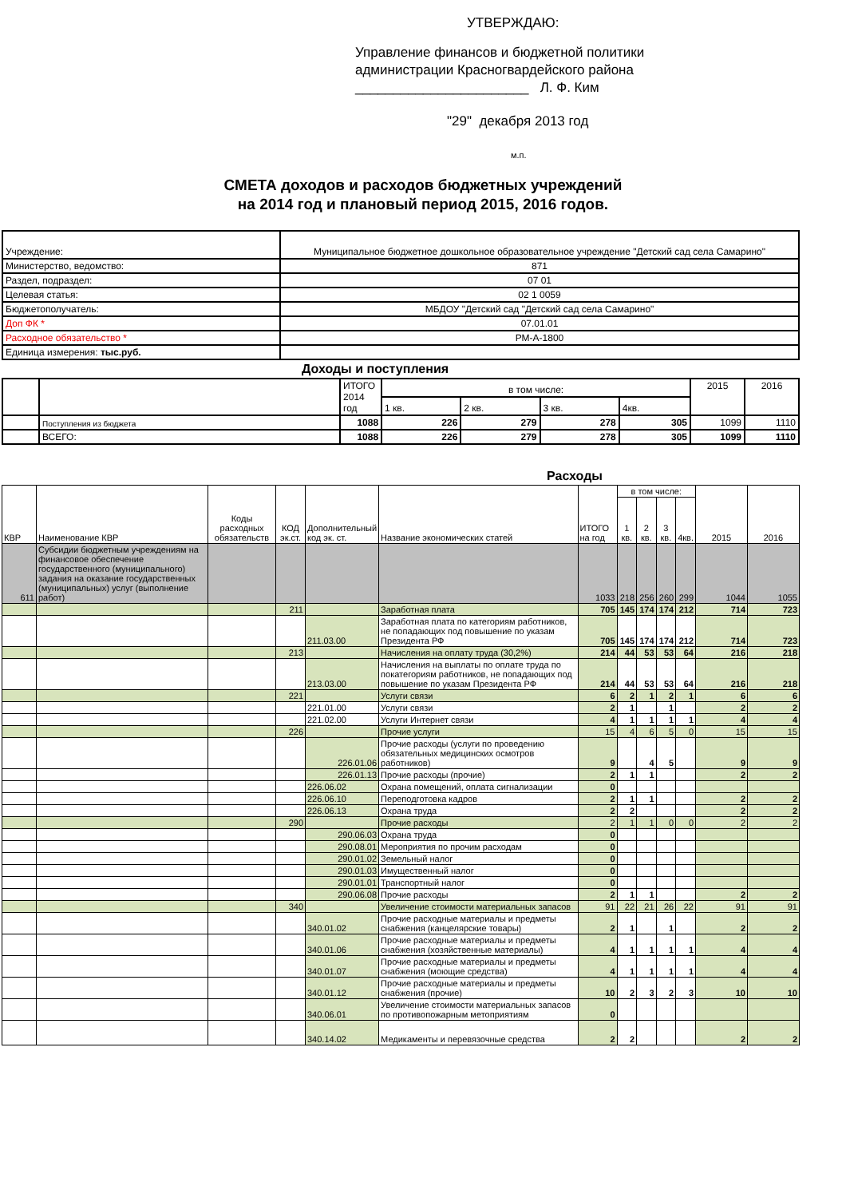УТВЕРЖДАЮ:
Управление финансов и бюджетной политики
администрации Красногвардейского района
_______________________ Л. Ф. Ким
"29" декабря 2013 год
м.п.
СМЕТА доходов и расходов бюджетных учреждений
на 2014 год и плановый период 2015, 2016 годов.
| Учреждение: | Муниципальное бюджетное дошкольное образовательное учреждение "Детский сад села Самарино" |
| Министерство, ведомство: | 871 |
| Раздел, подраздел: | 07 01 |
| Целевая статья: | 02 1 0059 |
| Бюджетополучатель: | МБДОУ "Детский сад "Детский сад села Самарино" |
| Доп ФК * | 07.01.01 |
| Расходное обязательство * | РМ-А-1800 |
| Единица измерения: тыс.руб. | |
Доходы и поступления
| | | ИТОГО 2014 год | в том числе: | | | | 2015 | 2016 |
| | | | 1 кв. | 2 кв. | 3 кв. | 4кв. | | |
| | Поступления из бюджета | 1088 | 226 | 279 | 278 | 305 | 1099 | 1110 |
| | ВСЕГО: | 1088 | 226 | 279 | 278 | 305 | 1099 | 1110 |
Расходы
| КВР | Наименование КВР | Коды расходных обязательств | КОД эк.ст. | Дополнительный код эк. ст. | Название экономических статей | ИТОГО на год | в том числе: | | | | 2015 | 2016 |
| --- | --- | --- | --- | --- | --- | --- | --- | --- | --- | --- | --- | --- |
| | | | | | | | 1 кв. | 2 кв. | 3 кв. | 4кв. | | |
| 611 | Субсидии бюджетным учреждениям на финансовое обеспечение государственного (муниципального) задания на оказание государственных (муниципальных) услуг (выполнение работ) | | | | | 1033 | 218 | 256 | 260 | 299 | 1044 | 1055 |
| | | | 211 | | Заработная плата | 705 | 145 | 174 | 174 | 212 | 714 | 723 |
| | | | | 211.03.00 | Заработная плата по категориям работников, не попадающих под повышение по указам Президента РФ | 705 | 145 | 174 | 174 | 212 | 714 | 723 |
| | | | 213 | | Начисления на оплату труда (30,2%) | 214 | 44 | 53 | 53 | 64 | 216 | 218 |
| | | | | 213.03.00 | Начисления на выплаты по оплате труда по покатегориям работников, не попадающих под повышение по указам Президента РФ | 214 | 44 | 53 | 53 | 64 | 216 | 218 |
| | | | 221 | | Услуги связи | 6 | 2 | 1 | 2 | 1 | 6 | 6 |
| | | | | 221.01.00 | Услуги связи | 2 | 1 | | 1 | | 2 | 2 |
| | | | | 221.02.00 | Услуги Интернет связи | 4 | 1 | 1 | 1 | 1 | 4 | 4 |
| | | | 226 | | Прочие услуги | 15 | 4 | 6 | 5 | 0 | 15 | 15 |
| | | | | 226.01.06 | Прочие расходы (услуги по проведению обязательных медицинских осмотров работников) | 9 | | 4 | 5 | | 9 | 9 |
| | | | | 226.01.13 | Прочие расходы (прочие) | 2 | 1 | 1 | | | 2 | 2 |
| | | | | 226.06.02 | Охрана помещений, оплата сигнализации | 0 | | | | | | |
| | | | | 226.06.10 | Переподготовка кадров | 2 | 1 | 1 | | | 2 | 2 |
| | | | | 226.06.13 | Охрана труда | 2 | 2 | | | | 2 | 2 |
| | | | 290 | | Прочие расходы | 2 | 1 | 1 | 0 | 0 | 2 | 2 |
| | | | | 290.06.03 | Охрана труда | 0 | | | | | | |
| | | | | 290.08.01 | Мероприятия по прочим расходам | 0 | | | | | | |
| | | | | 290.01.02 | Земельный налог | 0 | | | | | | |
| | | | | 290.01.03 | Имущественный налог | 0 | | | | | | |
| | | | | 290.01.01 | Транспортный налог | 0 | | | | | | |
| | | | | 290.06.08 | Прочие расходы | 2 | 1 | 1 | | | 2 | 2 |
| | | | 340 | | Увеличение стоимости материальных запасов | 91 | 22 | 21 | 26 | 22 | 91 | 91 |
| | | | | 340.01.02 | Прочие расходные материалы и предметы снабжения (канцелярские товары) | 2 | 1 | | 1 | | 2 | 2 |
| | | | | 340.01.06 | Прочие расходные материалы и предметы снабжения (хозяйственные материалы) | 4 | 1 | 1 | 1 | 1 | 4 | 4 |
| | | | | 340.01.07 | Прочие расходные материалы и предметы снабжения (моющие средства) | 4 | 1 | 1 | 1 | 1 | 4 | 4 |
| | | | | 340.01.12 | Прочие расходные материалы и предметы снабжения (прочие) | 10 | 2 | 3 | 2 | 3 | 10 | 10 |
| | | | | 340.06.01 | Увеличение стоимости материальных запасов по противопожарным метоприятиям | 0 | | | | | | |
| | | | | 340.14.02 | Медикаменты и перевязочные средства | 2 | 2 | | | | 2 | 2 |